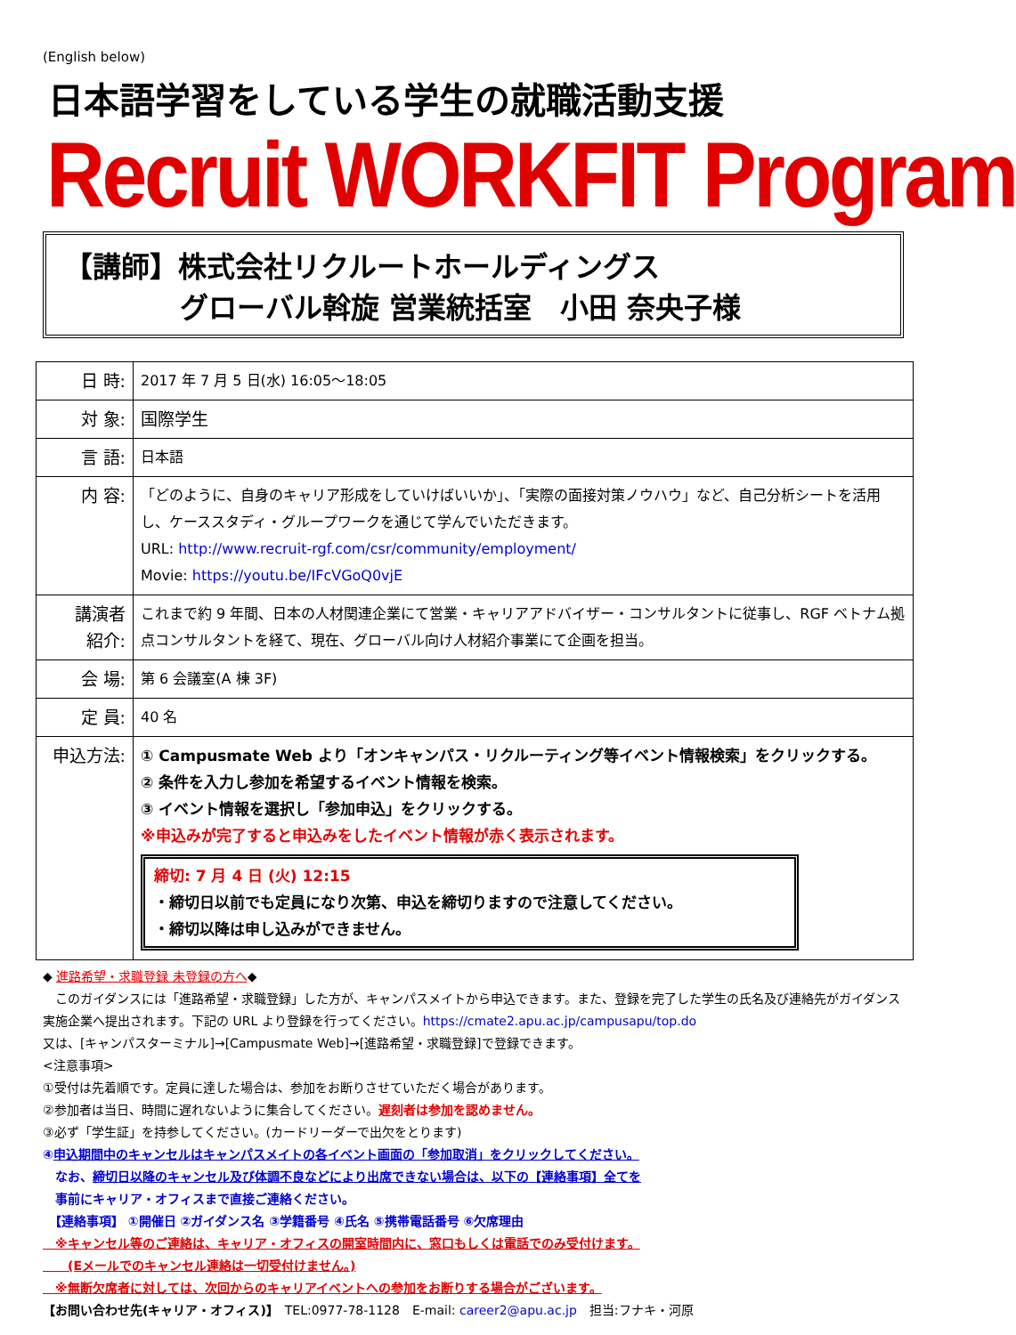(English below)
日本語学習をしている学生の就職活動支援
Recruit WORKFIT Program
【講師】株式会社リクルートホールディングス
グローバル斡旋 営業統括室　小田 奈央子様
| 日 時: | 2017 年 7 月 5 日(水) 16:05〜18:05 |
| 対 象: | 国際学生 |
| 言 語: | 日本語 |
| 内 容: | 「どのように、自身のキャリア形成をしていけばいいか」、「実際の面接対策ノウハウ」など、自己分析シートを活用し、ケーススタディ・グループワークを通じて学んでいただきます。 URL: http://www.recruit-rgf.com/csr/community/employment/ Movie: https://youtu.be/IFcVGoQ0vjE |
| 講演者 紹介: | これまで約 9 年間、日本の人材関連企業にて営業・キャリアアドバイザー・コンサルタントに従事し、RGF ベトナム拠点コンサルタントを経て、現在、グローバル向け人材紹介事業にて企画を担当。 |
| 会 場: | 第 6 会議室(A 棟 3F) |
| 定 員: | 40 名 |
| 申込方法: | ① Campusmate Web より「オンキャンパス・リクルーティング等イベント情報検索」をクリックする。 ② 条件を入力し参加を希望するイベント情報を検索。 ③ イベント情報を選択し「参加申込」をクリックする。 ※申込みが完了すると申込みをしたイベント情報が赤く表示されます。 締切: 7 月 4 日 (火) 12:15 ・締切日以前でも定員になり次第、申込を締切りますので注意してください。 ・締切以降は申し込みができません。 |
◆ 進路希望・求職登録 未登録の方へ◆
　このガイダンスには「進路希望・求職登録」した方が、キャンパスメイトから申込できます。また、登録を完了した学生の氏名及び連絡先がガイダンス実施企業へ提出されます。下記の URL より登録を行ってください。https://cmate2.apu.ac.jp/campusapu/top.do
又は、[キャンパスターミナル]→[Campusmate Web]→[進路希望・求職登録]で登録できます。
<注意事項>
①受付は先着順です。定員に達した場合は、参加をお断りさせていただく場合があります。
②参加者は当日、時間に遅れないように集合してください。遅刻者は参加を認めません。
③必ず「学生証」を持参してください。(カードリーダーで出欠をとります)
④申込期間中のキャンセルはキャンパスメイトの各イベント画面の「参加取消」をクリックしてください。
　なお、締切日以降のキャンセル及び体調不良などにより出席できない場合は、以下の【連絡事項】全てを
　事前にキャリア・オフィスまで直接ご連絡ください。
　【連絡事項】 ①開催日 ②ガイダンス名 ③学籍番号 ④氏名 ⑤携帯電話番号 ⑥欠席理由
　※キャンセル等のご連絡は、キャリア・オフィスの開室時間内に、窓口もしくは電話でのみ受付けます。
　　(Eメールでのキャンセル連絡は一切受付けません。)
　※無断欠席者に対しては、次回からのキャリアイベントへの参加をお断りする場合がございます。
【お問い合わせ先(キャリア・オフィス)】　TEL:0977-78-1128　E-mail: career2@apu.ac.jp　担当:フナキ・河原